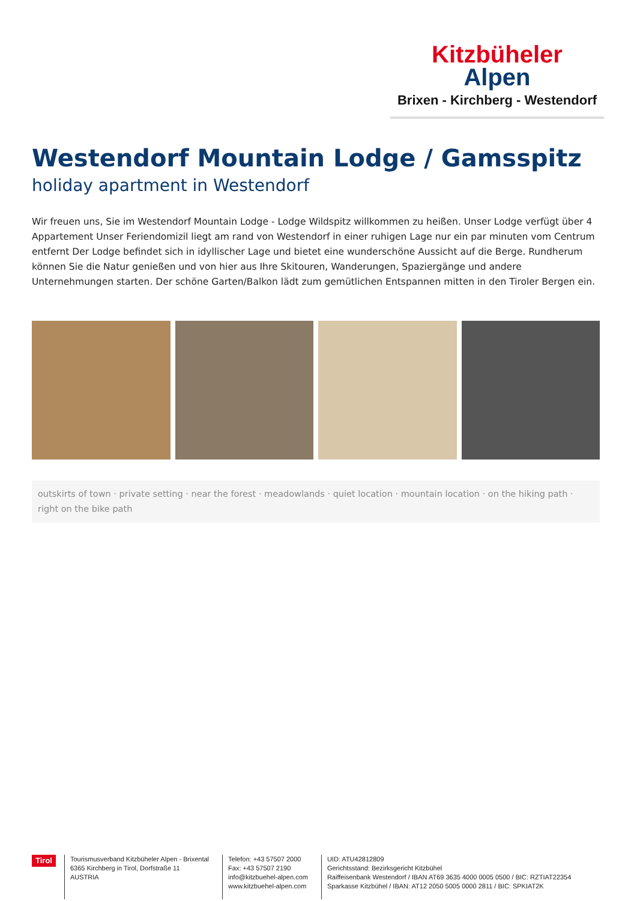Kitzbüheler
Alpen
Brixen - Kirchberg - Westendorf
Westendorf Mountain Lodge / Gamsspitz
holiday apartment in Westendorf
Wir freuen uns, Sie im Westendorf Mountain Lodge - Lodge Wildspitz willkommen zu heißen. Unser Lodge verfügt über 4 Appartement Unser Feriendomizil liegt am rand von Westendorf in einer ruhigen Lage nur ein par minuten vom Centrum entfernt Der Lodge befindet sich in idyllischer Lage und bietet eine wunderschöne Aussicht auf die Berge. Rundherum können Sie die Natur genießen und von hier aus Ihre Skitouren, Wanderungen, Spaziergänge und andere Unternehmungen starten. Der schöne Garten/Balkon lädt zum gemütlichen Entspannen mitten in den Tiroler Bergen ein.
outskirts of town · private setting · near the forest · meadowlands · quiet location · mountain location · on the hiking path · right on the bike path
Tirol
Tourismusverband Kitzbüheler Alpen - Brixental
6365 Kirchberg in Tirol, Dorfstraße 11
AUSTRIA
Telefon: +43 57507 2000
Fax: +43 57507 2190
info@kitzbuehel-alpen.com
www.kitzbuehel-alpen.com
UID: ATU42812809
Gerichtsstand: Bezirksgericht Kitzbühel
Raiffeisenbank Westendorf / IBAN AT69 3635 4000 0005 0500 / BIC: RZTIAT22354
Sparkasse Kitzbühel / IBAN: AT12 2050 5005 0000 2811 / BIC: SPKIAT2K